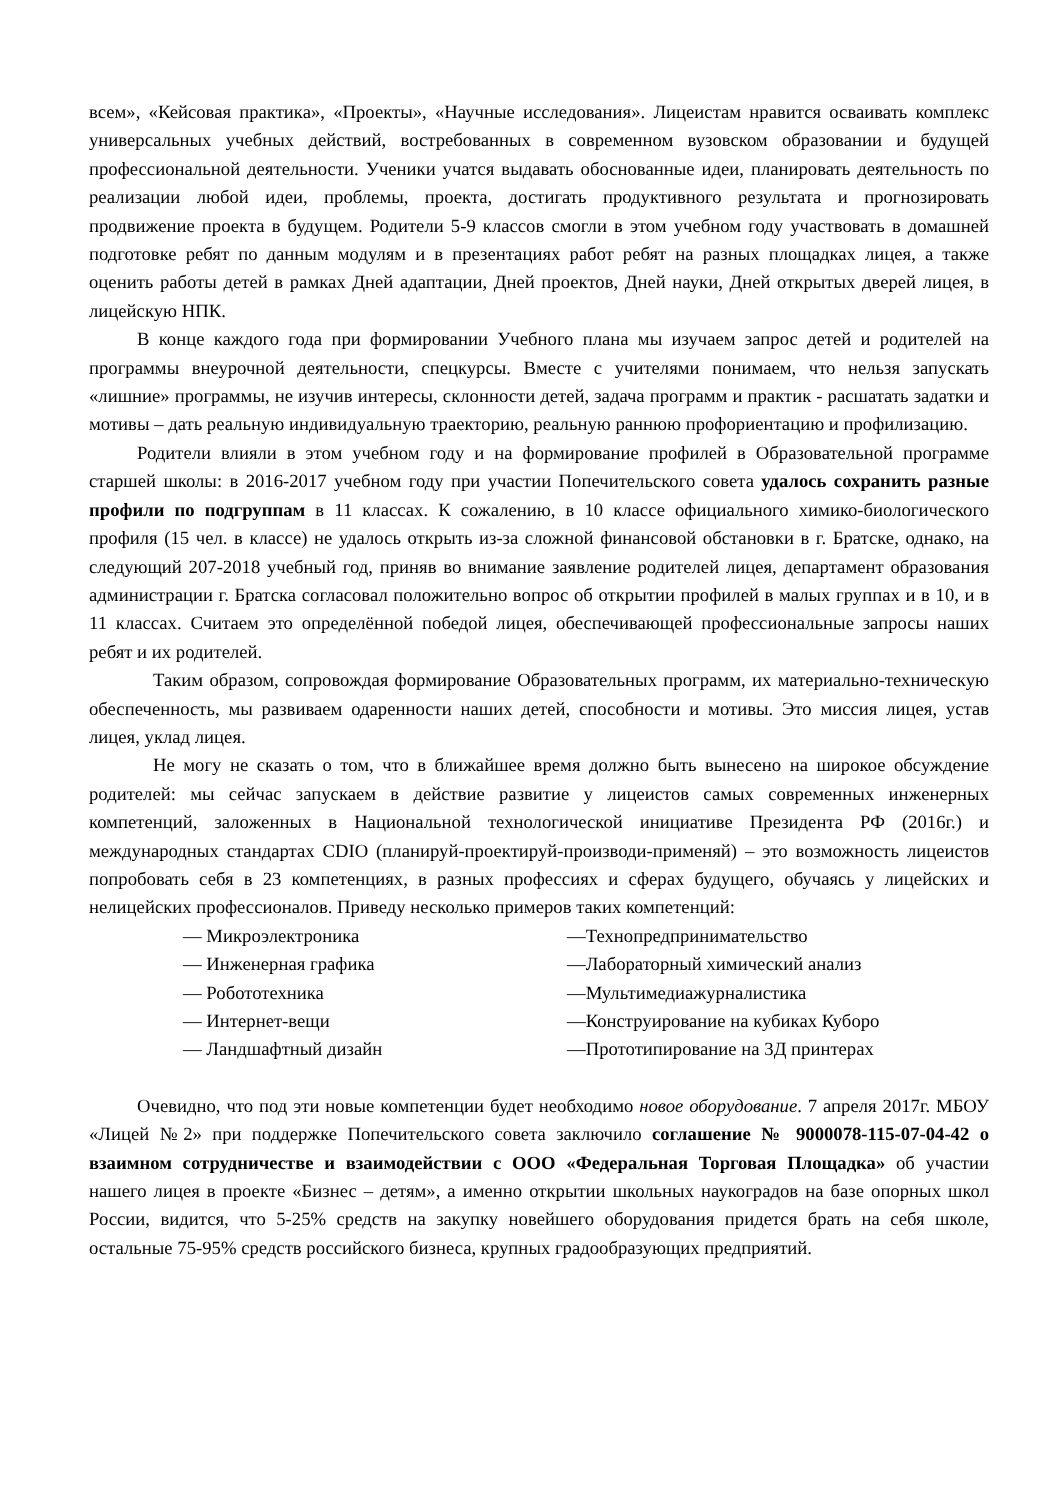всем», «Кейсовая практика», «Проекты», «Научные исследования». Лицеистам нравится осваивать комплекс универсальных учебных действий, востребованных в современном вузовском образовании и будущей профессиональной деятельности. Ученики учатся выдавать обоснованные идеи, планировать деятельность по реализации любой идеи, проблемы, проекта, достигать продуктивного результата и прогнозировать продвижение проекта в будущем. Родители 5-9 классов смогли в этом учебном году участвовать в домашней подготовке ребят по данным модулям и в презентациях работ ребят на разных площадках лицея, а также оценить работы детей в рамках Дней адаптации, Дней проектов, Дней науки, Дней открытых дверей лицея, в лицейскую НПК.
В конце каждого года при формировании Учебного плана мы изучаем запрос детей и родителей на программы внеурочной деятельности, спецкурсы. Вместе с учителями понимаем, что нельзя запускать «лишние» программы, не изучив интересы, склонности детей, задача программ и практик - расшатать задатки и мотивы – дать реальную индивидуальную траекторию, реальную раннюю профориентацию и профилизацию.
Родители влияли в этом учебном году и на формирование профилей в Образовательной программе старшей школы: в 2016-2017 учебном году при участии Попечительского совета удалось сохранить разные профили по подгруппам в 11 классах. К сожалению, в 10 классе официального химико-биологического профиля (15 чел. в классе) не удалось открыть из-за сложной финансовой обстановки в г. Братске, однако, на следующий 207-2018 учебный год, приняв во внимание заявление родителей лицея, департамент образования администрации г. Братска согласовал положительно вопрос об открытии профилей в малых группах и в 10, и в 11 классах. Считаем это определённой победой лицея, обеспечивающей профессиональные запросы наших ребят и их родителей.
Таким образом, сопровождая формирование Образовательных программ, их материально-техническую обеспеченность, мы развиваем одаренности наших детей, способности и мотивы. Это миссия лицея, устав лицея, уклад лицея.
Не могу не сказать о том, что в ближайшее время должно быть вынесено на широкое обсуждение родителей: мы сейчас запускаем в действие развитие у лицеистов самых современных инженерных компетенций, заложенных в Национальной технологической инициативе Президента РФ (2016г.) и международных стандартах CDIO (планируй-проектируй-производи-применяй) – это возможность лицеистов попробовать себя в 23 компетенциях, в разных профессиях и сферах будущего, обучаясь у лицейских и нелицейских профессионалов. Приведу несколько примеров таких компетенций:
— Микроэлектроника
—Технопредпринимательство
— Инженерная графика
—Лабораторный химический анализ
— Робототехника
—Мультимедиажурналистика
— Интернет-вещи
—Конструирование на кубиках Куборо
— Ландшафтный дизайн
—Прототипирование на 3Д принтерах
Очевидно, что под эти новые компетенции будет необходимо новое оборудование. 7 апреля 2017г. МБОУ «Лицей №2» при поддержке Попечительского совета заключило соглашение № 9000078-115-07-04-42 о взаимном сотрудничестве и взаимодействии с ООО «Федеральная Торговая Площадка» об участии нашего лицея в проекте «Бизнес – детям», а именно открытии школьных наукоградов на базе опорных школ России, видится, что 5-25% средств на закупку новейшего оборудования придется брать на себя школе, остальные 75-95% средств российского бизнеса, крупных градообразующих предприятий.